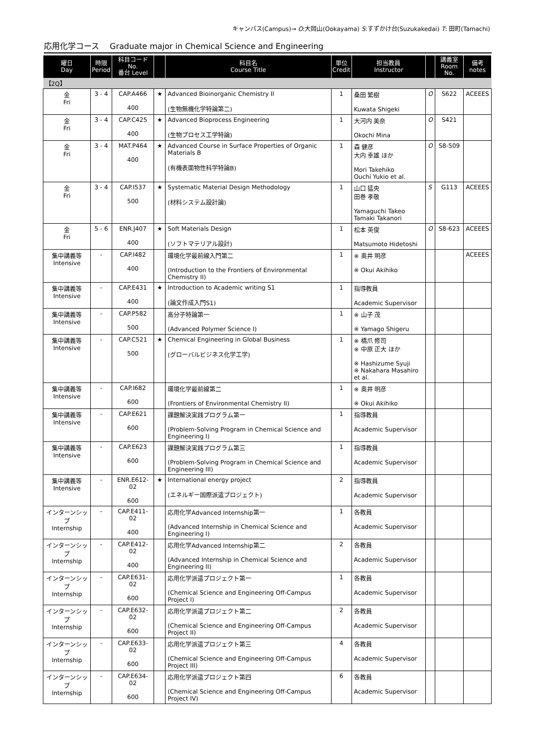キャンパス(Campus)→ O:大岡山(Ookayama) S:すずかけ台(Suzukakedai) T: 田町(Tamachi)
応用化学コース　 Graduate major in Chemical Science and Engineering
| 曜日 Day | 時限 Period | 科目コード No. 番台 Level | | 科目名 Course Title | 単位 Credit | 担当教員 Instructor | | 講義室 Room No. | 備考 notes |
| --- | --- | --- | --- | --- | --- | --- | --- | --- | --- |
| 【2Q】 | | | | | | | | | |
| 金 Fri | 3 - 4 | CAP.A466 400 | ★ | Advanced Bioinorganic Chemistry II (生物無機化学特論第二) | 1 | 桑田 繁樹 Kuwata Shigeki | O | S622 | ACEEES |
| 金 Fri | 3 - 4 | CAP.C425 400 | ★ | Advanced Bioprocess Engineering (生物プロセス工学特論) | 1 | 大河内 美奈 Okochi Mina | O | S421 | |
| 金 Fri | 3 - 4 | MAT.P464 400 | ★ | Advanced Course in Surface Properties of Organic Materials B (有機表面物性科学特論B) | 1 | 森 健彦 大内 幸雄 ほか Mori Takehiko Ouchi Yukio et al. | O | S8-509 | |
| 金 Fri | 3 - 4 | CAP.I537 500 | ★ | Systematic Material Design Methodology (材料システム設計論) | 1 | 山口 猛央 田巻 孝敬 Yamaguchi Takeo Tamaki Takanori | S | G113 | ACEEES |
| 金 Fri | 5 - 6 | ENR.J407 400 | ★ | Soft Materials Design (ソフトマテリアル設計) | 1 | 松本 英俊 Matsumoto Hidetoshi | O | S8-623 | ACEEES |
| 集中講義等 Intensive | - | CAP.I482 400 | | 環境化学最前線入門第二 (Introduction to the Frontiers of Environmental Chemistry II) | 1 | ※ 奥井 明彦 ※ Okui Akihiko | | | ACEEES |
| 集中講義等 Intensive | - | CAP.E431 400 | ★ | Introduction to Academic writing S1 (論文作成入門S1) | 1 | 指導教員 Academic Supervisor | | | |
| 集中講義等 Intensive | - | CAP.P582 500 | | 高分子特論第一 (Advanced Polymer Science I) | 1 | ※ 山子 茂 ※ Yamago Shigeru | | | |
| 集中講義等 Intensive | - | CAP.C521 500 | ★ | Chemical Engineering in Global Business (グローバルビジネス化学工学) | 1 | ※ 橋爪 修司 ※ 中原 正大 ほか ※ Hashizume Syuji ※ Nakahara Masahiro et al. | | | |
| 集中講義等 Intensive | - | CAP.I682 600 | | 環境化学最前線第二 (Frontiers of Environmental Chemistry II) | 1 | ※ 奥井 明彦 ※ Okui Akihiko | | | |
| 集中講義等 Intensive | - | CAP.E621 600 | | 課題解決実践プログラム第一 (Problem-Solving Program in Chemical Science and Engineering I) | 1 | 指導教員 Academic Supervisor | | | |
| 集中講義等 Intensive | - | CAP.E623 600 | | 課題解決実践プログラム第三 (Problem-Solving Program in Chemical Science and Engineering III) | 1 | 指導教員 Academic Supervisor | | | |
| 集中講義等 Intensive | - | ENR.E612-02 600 | ★ | International energy project (エネルギー国際派遣プロジェクト) | 2 | 指導教員 Academic Supervisor | | | |
| インターンシップ Internship | - | CAP.E411-02 400 | | 応用化学Advanced Internship第一 (Advanced Internship in Chemical Science and Engineering I) | 1 | 各教員 Academic Supervisor | | | |
| インターンシップ Internship | - | CAP.E412-02 400 | | 応用化学Advanced Internship第二 (Advanced Internship in Chemical Science and Engineering II) | 2 | 各教員 Academic Supervisor | | | |
| インターンシップ Internship | - | CAP.E631-02 600 | | 応用化学派遣プロジェクト第一 (Chemical Science and Engineering Off-Campus Project I) | 1 | 各教員 Academic Supervisor | | | |
| インターンシップ Internship | - | CAP.E632-02 600 | | 応用化学派遣プロジェクト第二 (Chemical Science and Engineering Off-Campus Project II) | 2 | 各教員 Academic Supervisor | | | |
| インターンシップ Internship | - | CAP.E633-02 600 | | 応用化学派遣プロジェクト第三 (Chemical Science and Engineering Off-Campus Project III) | 4 | 各教員 Academic Supervisor | | | |
| インターンシップ Internship | - | CAP.E634-02 600 | | 応用化学派遣プロジェクト第四 (Chemical Science and Engineering Off-Campus Project IV) | 6 | 各教員 Academic Supervisor | | | |